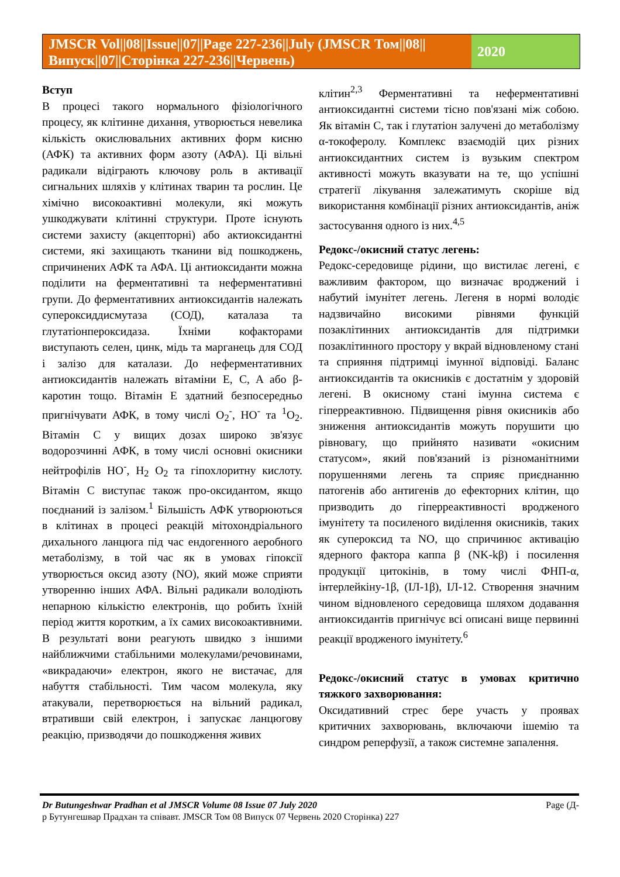JMSCR Vol||08||Issue||07||Page 227-236||July (JMSCR Том||08||Випуск||07||Сторінка 227-236||Червень)
2020
Вступ
В процесі такого нормального фізіологічного процесу, як клітинне дихання, утворюється невелика кількість окислювальних активних форм кисню (АФК) та активних форм азоту (АФА). Ці вільні радикали відіграють ключову роль в активації сигнальних шляхів у клітинах тварин та рослин. Це хімічно високоактивні молекули, які можуть ушкоджувати клітинні структури. Проте існують системи захисту (акцепторні) або актиоксидантні системи, які захищають тканини від пошкоджень, спричинених АФК та АФА. Ці антиоксиданти можна поділити на ферментативні та неферментативні групи. До ферментативних антиоксидантів належать супероксиддисмутаза (СОД), каталаза та глутатіонпероксидаза. Їхніми кофакторами виступають селен, цинк, мідь та марганець для СОД і залізо для каталази. До неферментативних антиоксидантів належать вітаміни E, C, A або β-каротин тощо. Вітамін Е здатний безпосередньо пригнічувати АФК, в тому числі O<sub>2</sub><sup>-</sup>, HO<sup>-</sup> та <sup>1</sup>O<sub>2</sub>. Вітамін С у вищих дозах широко зв'язує водорозчинні АФК, в тому числі основні окисники нейтрофілів HO<sup>-</sup>, H<sub>2</sub> O<sub>2</sub> та гіпохлоритну кислоту. Вітамін С виступає також про-оксидантом, якщо поєднаний із залізом.<sup>1</sup> Більшість АФК утворюються в клітинах в процесі реакцій мітохондріального дихального ланцюга під час ендогенного аеробного метаболізму, в той час як в умовах гіпоксії утворюється оксид азоту (NO), який може сприяти утворенню інших АФА. Вільні радикали володіють непарною кількістю електронів, що робить їхній період життя коротким, а їх самих високоактивними. В результаті вони реагують швидко з іншими найближчими стабільними молекулами/речовинами, «викрадаючи» електрон, якого не вистачає, для набуття стабільності. Тим часом молекула, яку атакували, перетворюється на вільний радикал, втративши свій електрон, і запускає ланцюгову реакцію, призводячи до пошкодження живих
клітин<sup>2,3</sup> Ферментативні та неферментативні антиоксидантні системи тісно пов'язані між собою. Як вітамін С, так і глутатіон залучені до метаболізму α-токоферолу. Комплекс взаємодій цих різних антиоксидантних систем із вузьким спектром активності можуть вказувати на те, що успішні стратегії лікування залежатимуть скоріше від використання комбінації різних антиоксидантів, аніж застосування одного із них.<sup>4,5</sup>
Редокс-/окисний статус легень:
Редокс-середовище рідини, що вистилає легені, є важливим фактором, що визначає вроджений і набутий імунітет легень. Легеня в нормі володіє надзвичайно високими рівнями функцій позаклітинних антиоксидантів для підтримки позаклітинного простору у вкрай відновленому стані та сприяння підтримці імунної відповіді. Баланс антиоксидантів та окисників є достатнім у здоровій легені. В окисному стані імунна система є гіперреактивною. Підвищення рівня окисників або зниження антиоксидантів можуть порушити цю рівновагу, що прийнято називати «окисним статусом», який пов'язаний із різноманітними порушеннями легень та сприяє приєднанню патогенів або антигенів до ефекторних клітин, що призводить до гіперреактивності вродженого імунітету та посиленого виділення окисників, таких як супероксид та NO, що спричинює активацію ядерного фактора каппа β (NK-kβ) і посилення продукції цитокінів, в тому числі ФНП-α, інтерлейкіну-1β, (ІЛ-1β), ІЛ-12. Створення значним чином відновленого середовища шляхом додавання антиоксидантів пригнічує всі описані вище первинні реакції вродженого імунітету.<sup>6</sup>
Редокс-/окисний статус в умовах критично тяжкого захворювання:
Оксидативний стрес бере участь у проявах критичних захворювань, включаючи ішемію та синдром реперфузії, а також системне запалення.
Dr Butungeshwar Pradhan et al JMSCR Volume 08 Issue 07 July 2020 Page (Д-
р Бутунгешвар Прадхан та співавт. JMSCR Том 08 Випуск 07 Червень 2020 Сторінка) 227